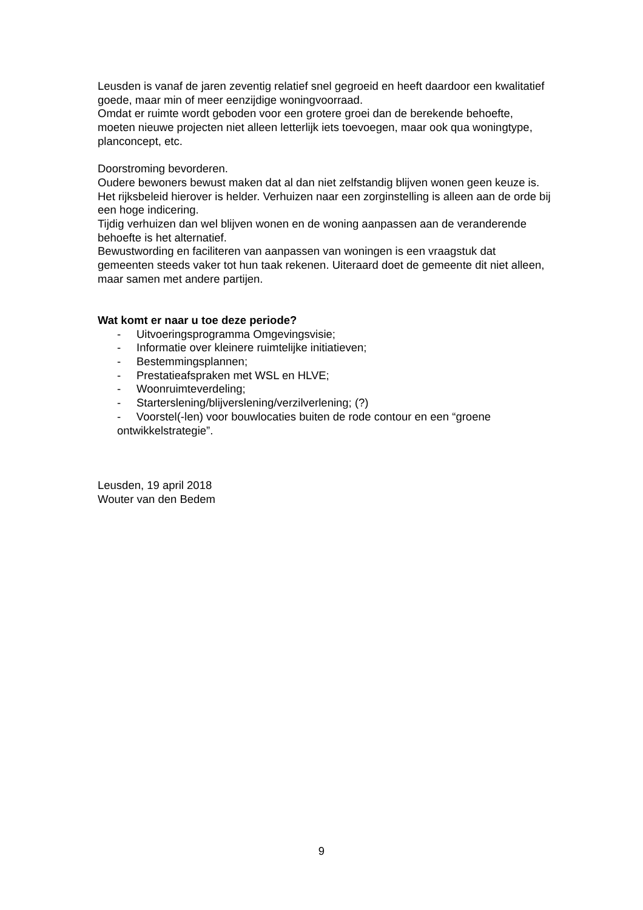Leusden is vanaf de jaren zeventig relatief snel gegroeid en heeft daardoor een kwalitatief goede, maar min of meer eenzijdige woningvoorraad.
Omdat er ruimte wordt geboden voor een grotere groei dan de berekende behoefte, moeten nieuwe projecten niet alleen letterlijk iets toevoegen, maar ook qua woningtype, planconcept, etc.
Doorstroming bevorderen.
Oudere bewoners bewust maken dat al dan niet zelfstandig blijven wonen geen keuze is. Het rijksbeleid hierover is helder. Verhuizen naar een zorginstelling is alleen aan de orde bij een hoge indicering.
Tijdig verhuizen dan wel blijven wonen en de woning aanpassen aan de veranderende behoefte is het alternatief.
Bewustwording en faciliteren van aanpassen van woningen is een vraagstuk dat gemeenten steeds vaker tot hun taak rekenen. Uiteraard doet de gemeente dit niet alleen, maar samen met andere partijen.
Wat komt er naar u toe deze periode?
- Uitvoeringsprogramma Omgevingsvisie;
- Informatie over kleinere ruimtelijke initiatieven;
- Bestemmingsplannen;
- Prestatieafspraken met WSL en HLVE;
- Woonruimteverdeling;
- Starterslening/blijverslening/verzilverlening; (?)
- Voorstel(-len) voor bouwlocaties buiten de rode contour en een “groene ontwikkelstrategie”.
Leusden, 19 april 2018
Wouter van den Bedem
9